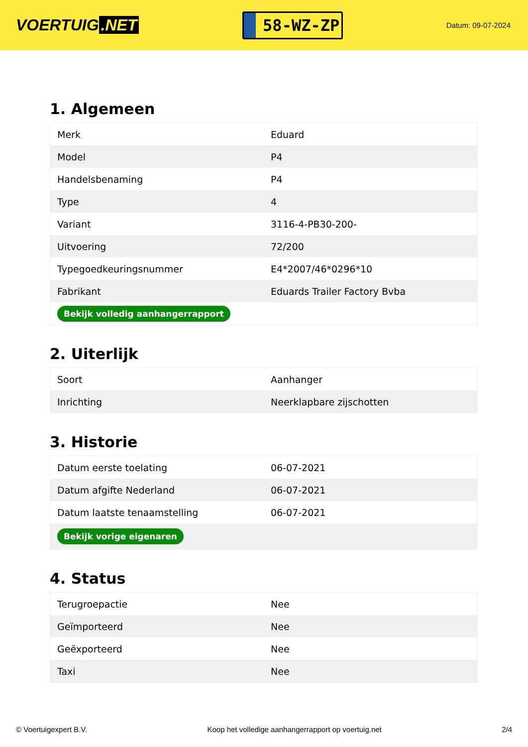VOERTUIG.NET
58-WZ-ZP
Datum: 09-07-2024
1. Algemeen
| Merk | Eduard |
| Model | P4 |
| Handelsbenaming | P4 |
| Type | 4 |
| Variant | 3116-4-PB30-200- |
| Uitvoering | 72/200 |
| Typegoedkeuringsnummer | E4*2007/46*0296*10 |
| Fabrikant | Eduards Trailer Factory Bvba |
| Bekijk volledig aanhangerrapport | |
2. Uiterlijk
| Soort | Aanhanger |
| Inrichting | Neerklapbare zijschotten |
3. Historie
| Datum eerste toelating | 06-07-2021 |
| Datum afgifte Nederland | 06-07-2021 |
| Datum laatste tenaamstelling | 06-07-2021 |
| Bekijk vorige eigenaren | |
4. Status
| Terugroepactie | Nee |
| Geïmporteerd | Nee |
| Geëxporteerd | Nee |
| Taxi | Nee |
© Voertuigexpert B.V. Koop het volledige aanhangerrapport op voertuig.net 2/4